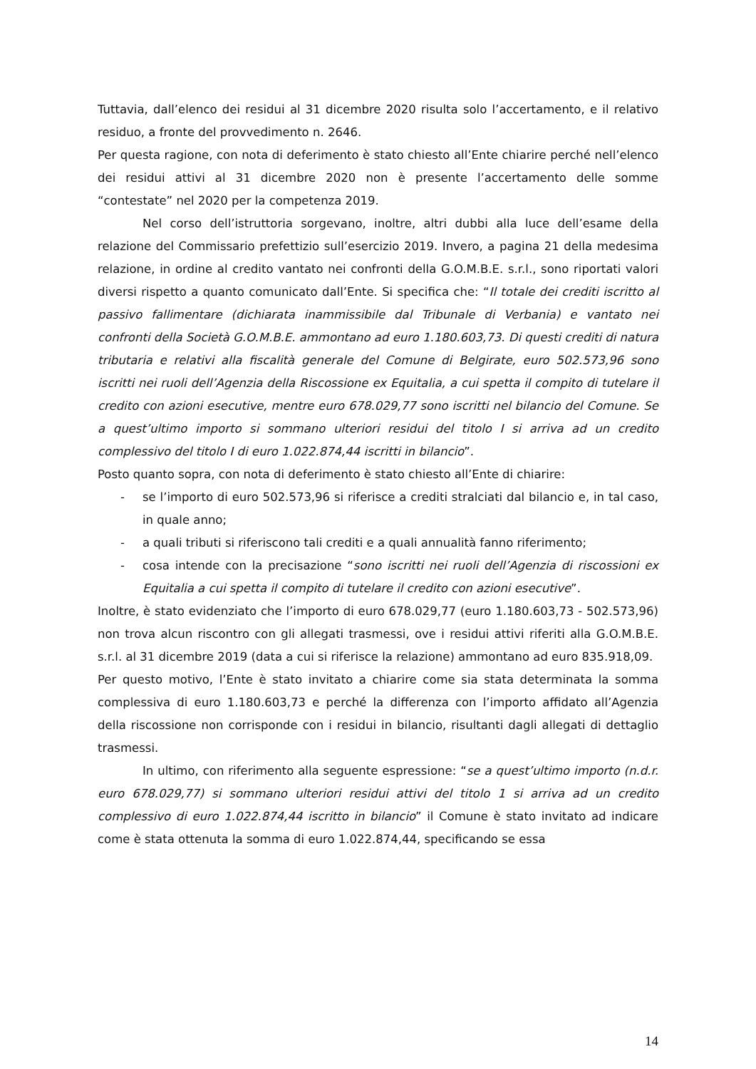Tuttavia, dall’elenco dei residui al 31 dicembre 2020 risulta solo l’accertamento, e il relativo residuo, a fronte del provvedimento n. 2646.
Per questa ragione, con nota di deferimento è stato chiesto all’Ente chiarire perché nell’elenco dei residui attivi al 31 dicembre 2020 non è presente l’accertamento delle somme “contestate” nel 2020 per la competenza 2019.
Nel corso dell’istruttoria sorgevano, inoltre, altri dubbi alla luce dell’esame della relazione del Commissario prefettizio sull’esercizio 2019. Invero, a pagina 21 della medesima relazione, in ordine al credito vantato nei confronti della G.O.M.B.E. s.r.l., sono riportati valori diversi rispetto a quanto comunicato dall’Ente. Si specifica che: “Il totale dei crediti iscritto al passivo fallimentare (dichiarata inammissibile dal Tribunale di Verbania) e vantato nei confronti della Società G.O.M.B.E. ammontano ad euro 1.180.603,73. Di questi crediti di natura tributaria e relativi alla fiscalità generale del Comune di Belgirate, euro 502.573,96 sono iscritti nei ruoli dell’Agenzia della Riscossione ex Equitalia, a cui spetta il compito di tutelare il credito con azioni esecutive, mentre euro 678.029,77 sono iscritti nel bilancio del Comune. Se a quest’ultimo importo si sommano ulteriori residui del titolo I si arriva ad un credito complessivo del titolo I di euro 1.022.874,44 iscritti in bilancio”.
Posto quanto sopra, con nota di deferimento è stato chiesto all’Ente di chiarire:
- se l’importo di euro 502.573,96 si riferisce a crediti stralciati dal bilancio e, in tal caso, in quale anno;
- a quali tributi si riferiscono tali crediti e a quali annualità fanno riferimento;
- cosa intende con la precisazione “sono iscritti nei ruoli dell’Agenzia di riscossioni ex Equitalia a cui spetta il compito di tutelare il credito con azioni esecutive”.
Inoltre, è stato evidenziato che l’importo di euro 678.029,77 (euro 1.180.603,73 - 502.573,96) non trova alcun riscontro con gli allegati trasmessi, ove i residui attivi riferiti alla G.O.M.B.E. s.r.l. al 31 dicembre 2019 (data a cui si riferisce la relazione) ammontano ad euro 835.918,09.
Per questo motivo, l’Ente è stato invitato a chiarire come sia stata determinata la somma complessiva di euro 1.180.603,73 e perché la differenza con l’importo affidato all’Agenzia della riscossione non corrisponde con i residui in bilancio, risultanti dagli allegati di dettaglio trasmessi.
In ultimo, con riferimento alla seguente espressione: “se a quest’ultimo importo (n.d.r. euro 678.029,77) si sommano ulteriori residui attivi del titolo 1 si arriva ad un credito complessivo di euro 1.022.874,44 iscritto in bilancio” il Comune è stato invitato ad indicare come è stata ottenuta la somma di euro 1.022.874,44, specificando se essa
14